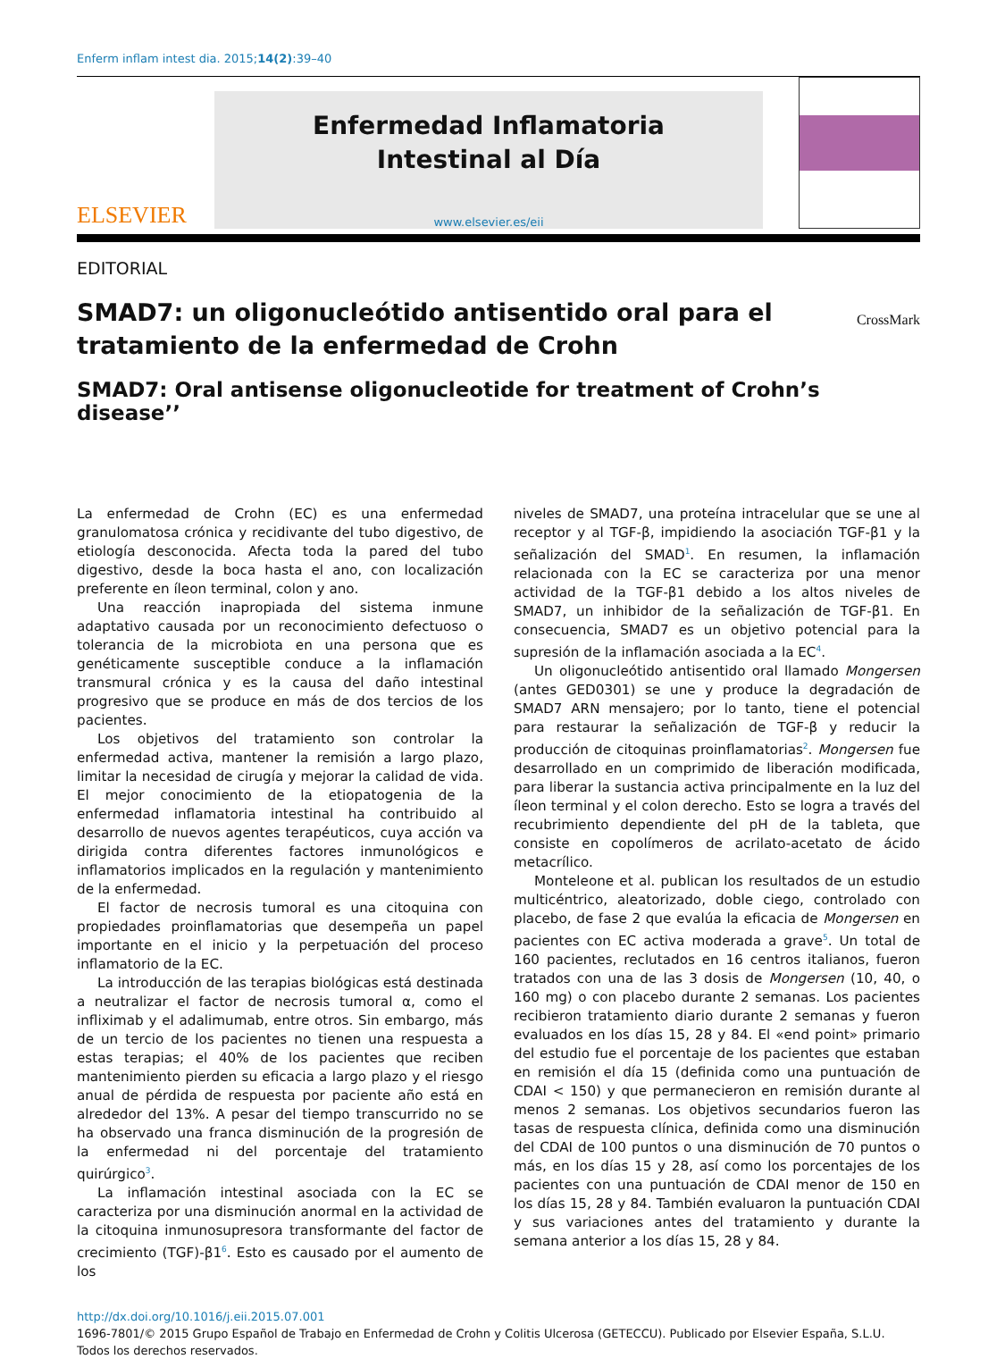Enferm inflam intest dia. 2015;14(2):39–40
ELSEVIER
Enfermedad Inflamatoria
Intestinal al Día
www.elsevier.es/eii
EDITORIAL
SMAD7: un oligonucleótido antisentido oral para el tratamiento de la enfermedad de Crohn
CrossMark
SMAD7: Oral antisense oligonucleotide for treatment of Crohn’s disease’’
La enfermedad de Crohn (EC) es una enfermedad granulomatosa crónica y recidivante del tubo digestivo, de etiología desconocida. Afecta toda la pared del tubo digestivo, desde la boca hasta el ano, con localización preferente en íleon terminal, colon y ano.
Una reacción inapropiada del sistema inmune adaptativo causada por un reconocimiento defectuoso o tolerancia de la microbiota en una persona que es genéticamente susceptible conduce a la inflamación transmural crónica y es la causa del daño intestinal progresivo que se produce en más de dos tercios de los pacientes.
Los objetivos del tratamiento son controlar la enfermedad activa, mantener la remisión a largo plazo, limitar la necesidad de cirugía y mejorar la calidad de vida. El mejor conocimiento de la etiopatogenia de la enfermedad inflamatoria intestinal ha contribuido al desarrollo de nuevos agentes terapéuticos, cuya acción va dirigida contra diferentes factores inmunológicos e inflamatorios implicados en la regulación y mantenimiento de la enfermedad.
El factor de necrosis tumoral es una citoquina con propiedades proinflamatorias que desempeña un papel importante en el inicio y la perpetuación del proceso inflamatorio de la EC.
La introducción de las terapias biológicas está destinada a neutralizar el factor de necrosis tumoral α, como el infliximab y el adalimumab, entre otros. Sin embargo, más de un tercio de los pacientes no tienen una respuesta a estas terapias; el 40% de los pacientes que reciben mantenimiento pierden su eficacia a largo plazo y el riesgo anual de pérdida de respuesta por paciente año está en alrededor del 13%. A pesar del tiempo transcurrido no se ha observado una franca disminución de la progresión de la enfermedad ni del porcentaje del tratamiento quirúrgico<sup>3</sup>.
La inflamación intestinal asociada con la EC se caracteriza por una disminución anormal en la actividad de la citoquina inmunosupresora transformante del factor de crecimiento (TGF)-β1<sup>6</sup>. Esto es causado por el aumento de los
niveles de SMAD7, una proteína intracelular que se une al receptor y al TGF-β, impidiendo la asociación TGF-β1 y la señalización del SMAD<sup>1</sup>. En resumen, la inflamación relacionada con la EC se caracteriza por una menor actividad de la TGF-β1 debido a los altos niveles de SMAD7, un inhibidor de la señalización de TGF-β1. En consecuencia, SMAD7 es un objetivo potencial para la supresión de la inflamación asociada a la EC<sup>4</sup>.
Un oligonucleótido antisentido oral llamado Mongersen (antes GED0301) se une y produce la degradación de SMAD7 ARN mensajero; por lo tanto, tiene el potencial para restaurar la señalización de TGF-β y reducir la producción de citoquinas proinflamatorias<sup>2</sup>. Mongersen fue desarrollado en un comprimido de liberación modificada, para liberar la sustancia activa principalmente en la luz del íleon terminal y el colon derecho. Esto se logra a través del recubrimiento dependiente del pH de la tableta, que consiste en copolímeros de acrilato-acetato de ácido metacrílico.
Monteleone et al. publican los resultados de un estudio multicéntrico, aleatorizado, doble ciego, controlado con placebo, de fase 2 que evalúa la eficacia de Mongersen en pacientes con EC activa moderada a grave<sup>5</sup>. Un total de 160 pacientes, reclutados en 16 centros italianos, fueron tratados con una de las 3 dosis de Mongersen (10, 40, o 160 mg) o con placebo durante 2 semanas. Los pacientes recibieron tratamiento diario durante 2 semanas y fueron evaluados en los días 15, 28 y 84. El «end point» primario del estudio fue el porcentaje de los pacientes que estaban en remisión el día 15 (definida como una puntuación de CDAI < 150) y que permanecieron en remisión durante al menos 2 semanas. Los objetivos secundarios fueron las tasas de respuesta clínica, definida como una disminución del CDAI de 100 puntos o una disminución de 70 puntos o más, en los días 15 y 28, así como los porcentajes de los pacientes con una puntuación de CDAI menor de 150 en los días 15, 28 y 84. También evaluaron la puntuación CDAI y sus variaciones antes del tratamiento y durante la semana anterior a los días 15, 28 y 84.
http://dx.doi.org/10.1016/j.eii.2015.07.001
1696-7801/© 2015 Grupo Español de Trabajo en Enfermedad de Crohn y Colitis Ulcerosa (GETECCU). Publicado por Elsevier España, S.L.U. Todos los derechos reservados.